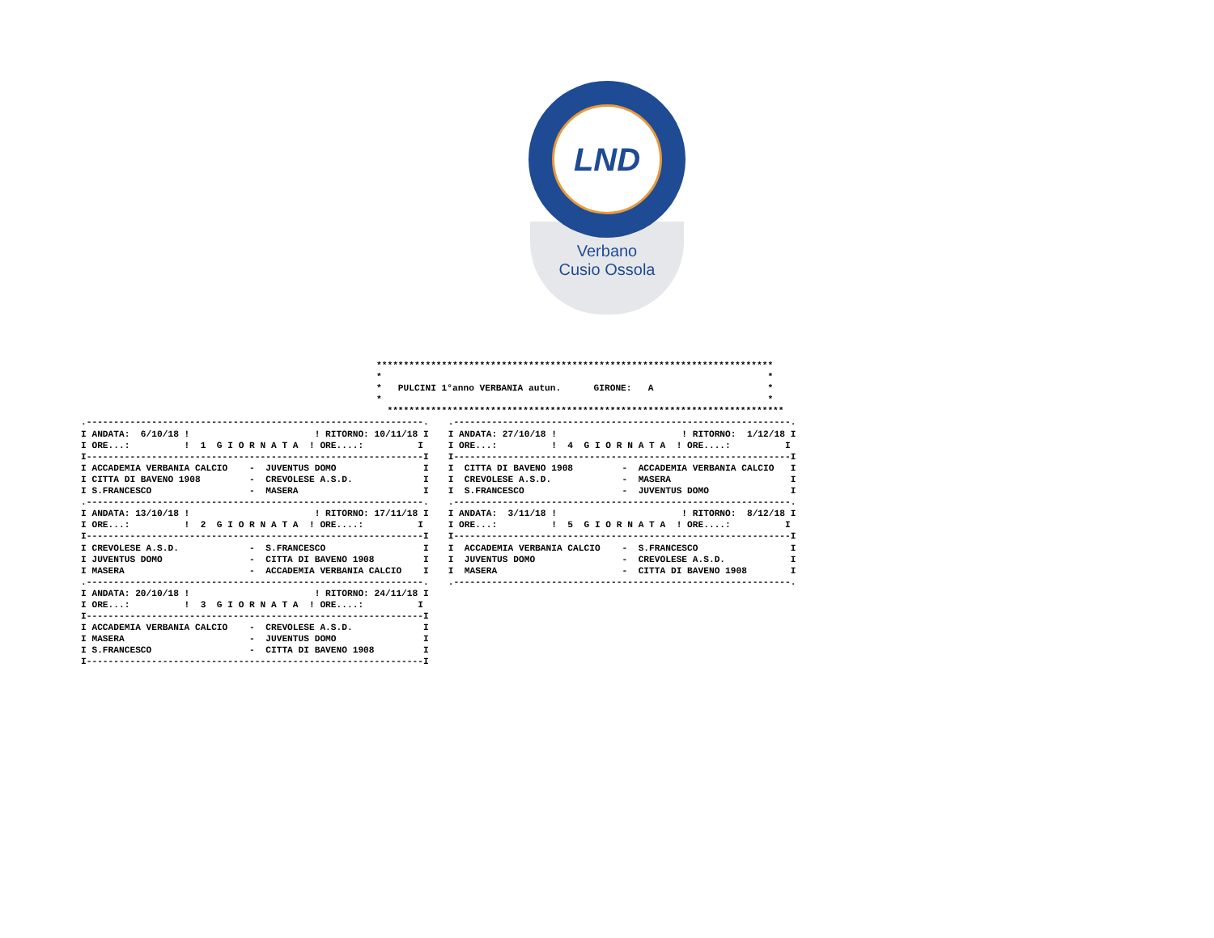LND
Verbano
Cusio Ossola
*************************************************************************
*                                                                       *
*   PULCINI 1°anno VERBANIA autun.      GIRONE:   A                     *
*                                                                       *
  *************************************************************************
.--------------------------------------------------------------.
I ANDATA:  6/10/18 !                       ! RITORNO: 10/11/18 I
I ORE...:          !  1  G I O R N A T A  ! ORE....:          I
I--------------------------------------------------------------I
I ACCADEMIA VERBANIA CALCIO    -  JUVENTUS DOMO                I
I CITTA DI BAVENO 1908         -  CREVOLESE A.S.D.             I
I S.FRANCESCO                  -  MASERA                       I
.--------------------------------------------------------------.
I ANDATA: 13/10/18 !                       ! RITORNO: 17/11/18 I
I ORE...:          !  2  G I O R N A T A  ! ORE....:          I
I--------------------------------------------------------------I
I CREVOLESE A.S.D.             -  S.FRANCESCO                  I
I JUVENTUS DOMO                -  CITTA DI BAVENO 1908         I
I MASERA                       -  ACCADEMIA VERBANIA CALCIO    I
.--------------------------------------------------------------.
I ANDATA: 20/10/18 !                       ! RITORNO: 24/11/18 I
I ORE...:          !  3  G I O R N A T A  ! ORE....:          I
I--------------------------------------------------------------I
I ACCADEMIA VERBANIA CALCIO    -  CREVOLESE A.S.D.             I
I MASERA                       -  JUVENTUS DOMO                I
I S.FRANCESCO                  -  CITTA DI BAVENO 1908         I
I--------------------------------------------------------------I
.--------------------------------------------------------------.
I ANDATA: 27/10/18 !                       ! RITORNO:  1/12/18 I
I ORE...:          !  4  G I O R N A T A  ! ORE....:          I
I--------------------------------------------------------------I
I  CITTA DI BAVENO 1908         -  ACCADEMIA VERBANIA CALCIO   I
I  CREVOLESE A.S.D.             -  MASERA                      I
I  S.FRANCESCO                  -  JUVENTUS DOMO               I
.--------------------------------------------------------------.
I ANDATA:  3/11/18 !                       ! RITORNO:  8/12/18 I
I ORE...:          !  5  G I O R N A T A  ! ORE....:          I
I--------------------------------------------------------------I
I  ACCADEMIA VERBANIA CALCIO    -  S.FRANCESCO                 I
I  JUVENTUS DOMO                -  CREVOLESE A.S.D.            I
I  MASERA                       -  CITTA DI BAVENO 1908        I
.--------------------------------------------------------------.